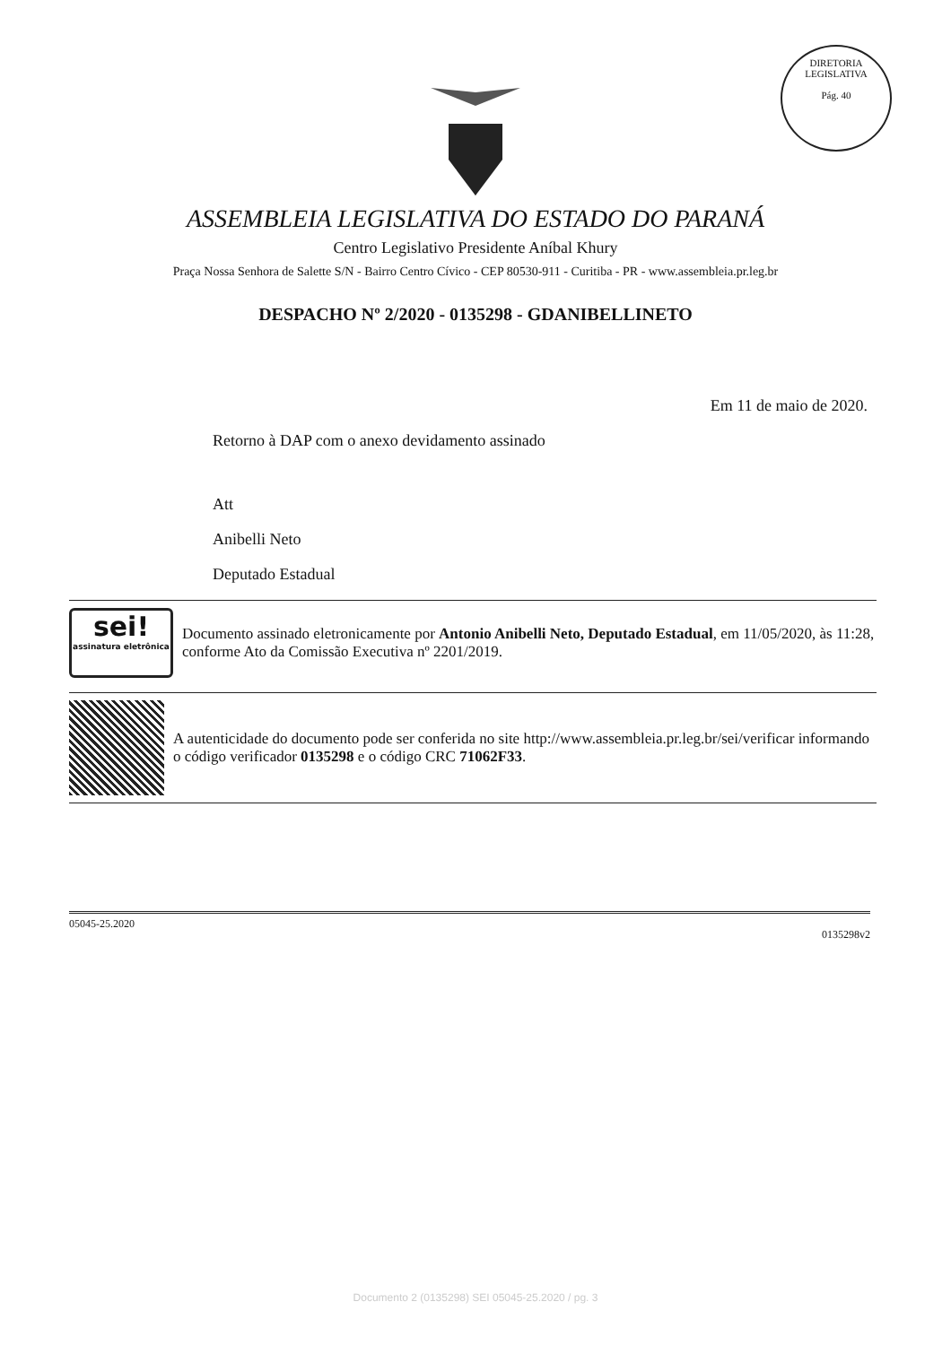DIRETORIA LEGISLATIVA
Pág. 40
ASSEMBLEIA LEGISLATIVA DO ESTADO DO PARANÁ
Centro Legislativo Presidente Aníbal Khury
Praça Nossa Senhora de Salette S/N - Bairro Centro Cívico - CEP 80530-911 - Curitiba - PR - www.assembleia.pr.leg.br
DESPACHO Nº 2/2020 - 0135298 - GDANIBELLINETO
Em 11 de maio de 2020.
Retorno à DAP com o anexo devidamento assinado
Att
Anibelli Neto
Deputado Estadual
sei!
assinatura eletrônica
Documento assinado eletronicamente por Antonio Anibelli Neto, Deputado Estadual, em 11/05/2020, às 11:28, conforme Ato da Comissão Executiva nº 2201/2019.
A autenticidade do documento pode ser conferida no site http://www.assembleia.pr.leg.br/sei/verificar informando o código verificador 0135298 e o código CRC 71062F33.
05045-25.2020 0135298v2
Documento 2 (0135298) SEI 05045-25.2020 / pg. 3